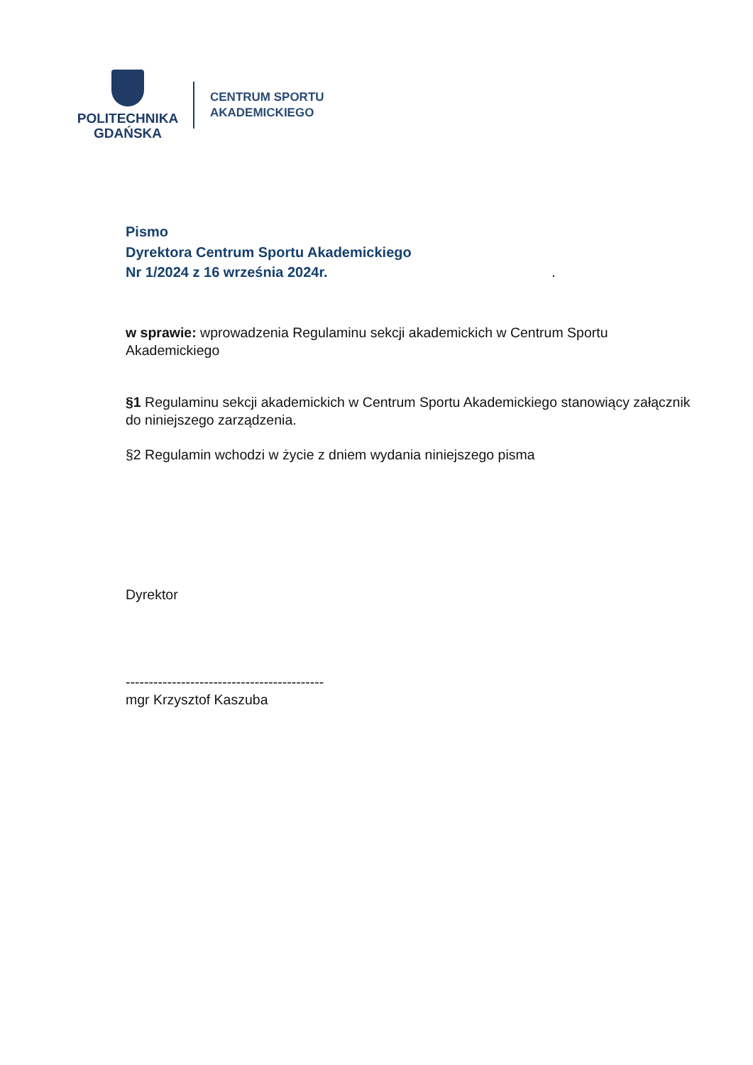POLITECHNIKA
GDAŃSKA
CENTRUM SPORTU
AKADEMICKIEGO
Pismo
Dyrektora Centrum Sportu Akademickiego
Nr 1/2024 z 16 września 2024r. .
w sprawie: wprowadzenia Regulaminu sekcji akademickich w Centrum Sportu Akademickiego
§1 Regulaminu sekcji akademickich w Centrum Sportu Akademickiego stanowiący załącznik do niniejszego zarządzenia.
§2 Regulamin wchodzi w życie z dniem wydania niniejszego pisma
Dyrektor
-------------------------------------------
mgr Krzysztof Kaszuba